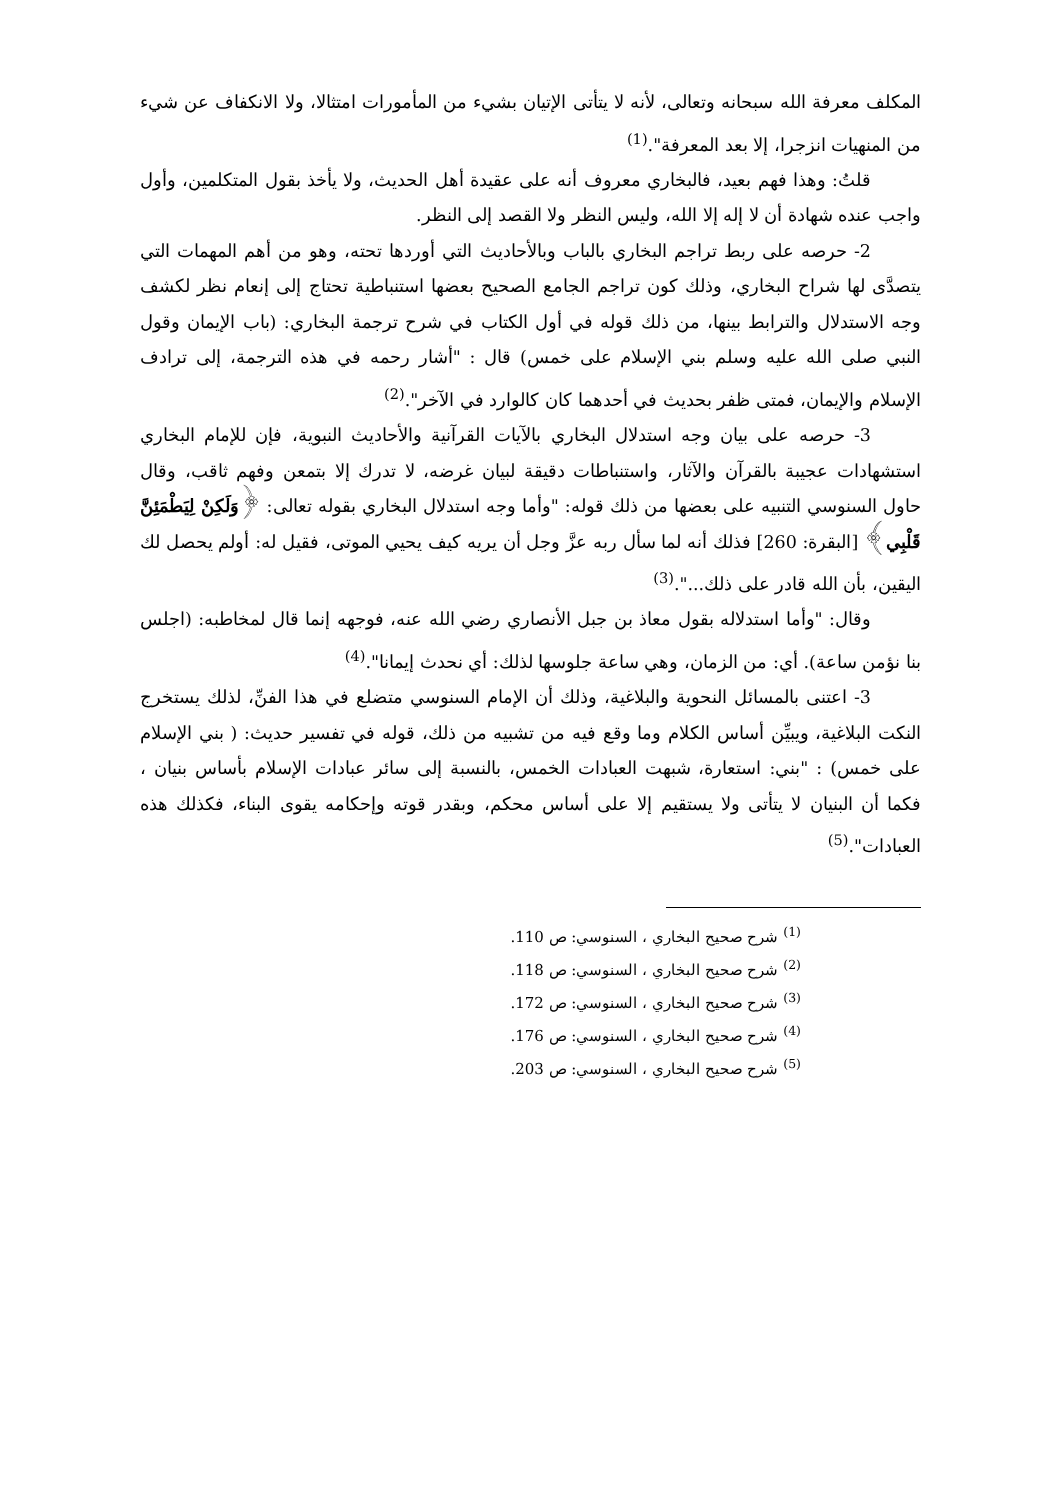المكلف معرفة الله سبحانه وتعالى، لأنه لا يتأتى الإتيان بشيء من المأمورات امتثالا، ولا الانكفاف عن شيء من المنهيات انزجرا، إلا بعد المعرفة".<sup>(1)</sup>
قلتُ: وهذا فهم بعيد، فالبخاري معروف أنه على عقيدة أهل الحديث، ولا يأخذ بقول المتكلمين، وأول واجب عنده شهادة أن لا إله إلا الله، وليس النظر ولا القصد إلى النظر.
2- حرصه على ربط تراجم البخاري بالباب وبالأحاديث التي أوردها تحته، وهو من أهم المهمات التي يتصدَّى لها شراح البخاري، وذلك كون تراجم الجامع الصحيح بعضها استنباطية تحتاج إلى إنعام نظر لكشف وجه الاستدلال والترابط بينها، من ذلك قوله في أول الكتاب في شرح ترجمة البخاري: (باب الإيمان وقول النبي صلى الله عليه وسلم بني الإسلام على خمس) قال : "أشار رحمه في هذه الترجمة، إلى ترادف الإسلام والإيمان، فمتى ظفر بحديث في أحدهما كان كالوارد في الآخر".<sup>(2)</sup>
3- حرصه على بيان وجه استدلال البخاري بالآيات القرآنية والأحاديث النبوية، فإن للإمام البخاري استشهادات عجيبة بالقرآن والآثار، واستنباطات دقيقة لبيان غرضه، لا تدرك إلا بتمعن وفهم ثاقب، وقال حاول السنوسي التنبيه على بعضها من ذلك قوله: "وأما وجه استدلال البخاري بقوله تعالى: ﴿وَلَكِنْ لِيَطْمَئِنَّ قَلْبِي﴾ [البقرة: 260] فذلك أنه لما سأل ربه عزَّ وجل أن يريه كيف يحيي الموتى، فقيل له: أولم يحصل لك اليقين، بأن الله قادر على ذلك...".<sup>(3)</sup>
وقال: "وأما استدلاله بقول معاذ بن جبل الأنصاري رضي الله عنه، فوجهه إنما قال لمخاطبه: (اجلس بنا نؤمن ساعة). أي: من الزمان، وهي ساعة جلوسها لذلك: أي نحدث إيمانا".<sup>(4)</sup>
3- اعتنى بالمسائل النحوية والبلاغية، وذلك أن الإمام السنوسي متضلع في هذا الفنِّ، لذلك يستخرج النكت البلاغية، ويبيِّن أساس الكلام وما وقع فيه من تشبيه من ذلك، قوله في تفسير حديث: ( بني الإسلام على خمس) : "بني: استعارة، شبهت العبادات الخمس، بالنسبة إلى سائر عبادات الإسلام بأساس بنيان ، فكما أن البنيان لا يتأتى ولا يستقيم إلا على أساس محكم، وبقدر قوته وإحكامه يقوى البناء، فكذلك هذه العبادات".<sup>(5)</sup>
<sup>(1)</sup> شرح صحيح البخاري ، السنوسي: ص 110.
<sup>(2)</sup> شرح صحيح البخاري ، السنوسي: ص 118.
<sup>(3)</sup> شرح صحيح البخاري ، السنوسي: ص 172.
<sup>(4)</sup> شرح صحيح البخاري ، السنوسي: ص 176.
<sup>(5)</sup> شرح صحيح البخاري ، السنوسي: ص 203.